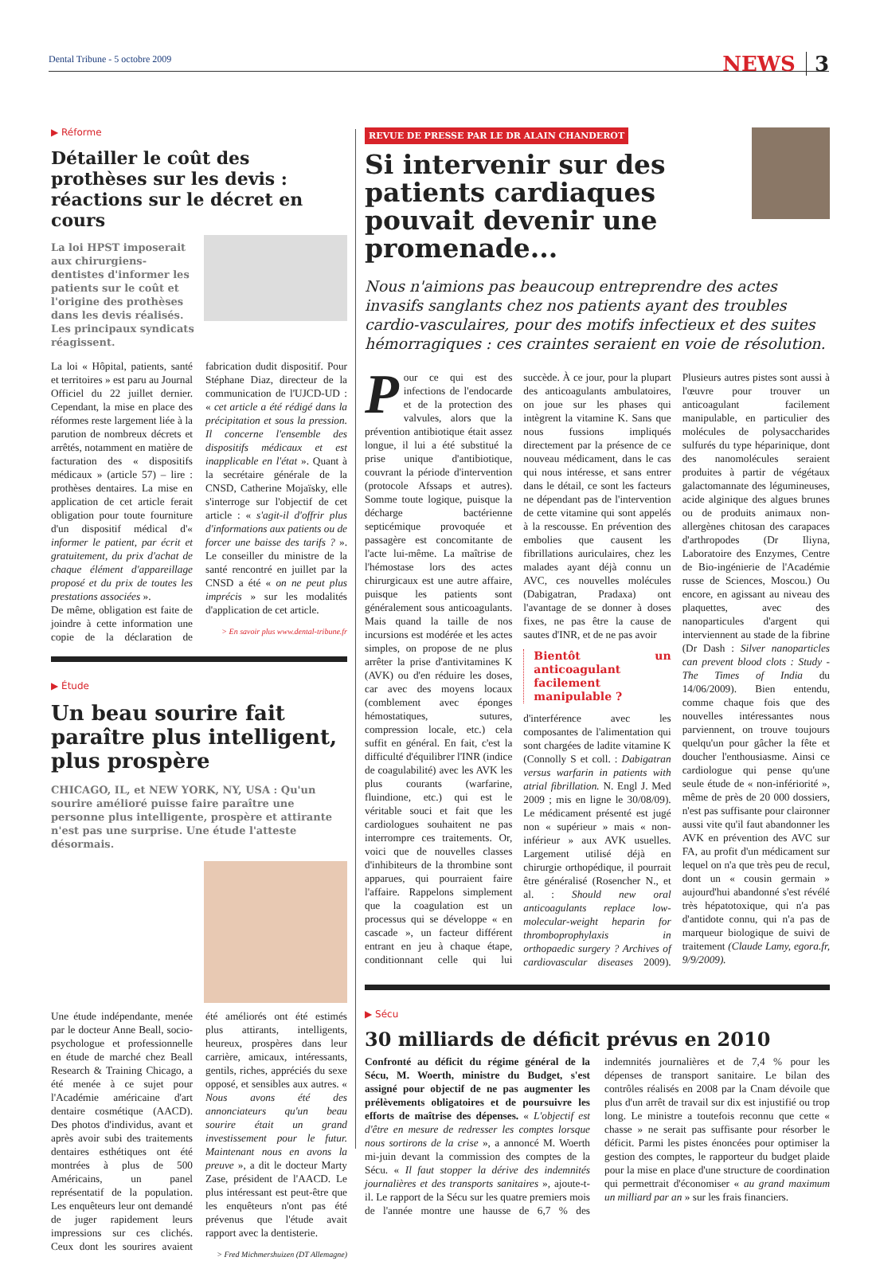Dental Tribune - 5 octobre 2009
NEWS 3
▶ Réforme
Détailler le coût des prothèses sur les devis : réactions sur le décret en cours
La loi HPST imposerait aux chirurgiens-dentistes d'informer les patients sur le coût et l'origine des prothèses dans les devis réalisés. Les principaux syndicats réagissent.
La loi « Hôpital, patients, santé et territoires » est paru au Journal Officiel du 22 juillet dernier. Cependant, la mise en place des réformes reste largement liée à la parution de nombreux décrets et arrêtés, notamment en matière de facturation des « dispositifs médicaux » (article 57) – lire : prothèses dentaires. La mise en application de cet article ferait obligation pour toute fourniture d'un dispositif médical d'« informer le patient, par écrit et gratuitement, du prix d'achat de chaque élément d'appareillage proposé et du prix de toutes les prestations associées ».
De même, obligation est faite de joindre à cette information une copie de la déclaration de fabrication dudit dispositif. Pour Stéphane Diaz, directeur de la communication de l'UJCD-UD : « cet article a été rédigé dans la précipitation et sous la pression. Il concerne l'ensemble des dispositifs médicaux et est inapplicable en l'état ». Quant à la secrétaire générale de la CNSD, Catherine Mojaïsky, elle s'interroge sur l'objectif de cet article : « s'agit-il d'offrir plus d'informations aux patients ou de forcer une baisse des tarifs ? ». Le conseiller du ministre de la santé rencontré en juillet par la CNSD a été « on ne peut plus imprécis » sur les modalités d'application de cet article.
> En savoir plus www.dental-tribune.fr
▶ Étude
Un beau sourire fait paraître plus intelligent, plus prospère
CHICAGO, IL, et NEW YORK, NY, USA : Qu'un sourire amélioré puisse faire paraître une personne plus intelligente, prospère et attirante n'est pas une surprise. Une étude l'atteste désormais.
Une étude indépendante, menée par le docteur Anne Beall, socio-psychologue et professionnelle en étude de marché chez Beall Research & Training Chicago, a été menée à ce sujet pour l'Académie américaine d'art dentaire cosmétique (AACD). Des photos d'individus, avant et après avoir subi des traitements dentaires esthétiques ont été montrées à plus de 500 Américains, un panel représentatif de la population. Les enquêteurs leur ont demandé de juger rapidement leurs impressions sur ces clichés. Ceux dont les sourires avaient été améliorés ont été estimés plus attirants, intelligents, heureux, prospères dans leur carrière, amicaux, intéressants, gentils, riches, appréciés du sexe opposé, et sensibles aux autres. « Nous avons été des annonciateurs qu'un beau sourire était un grand investissement pour le futur. Maintenant nous en avons la preuve », a dit le docteur Marty Zase, président de l'AACD. Le plus intéressant est peut-être que les enquêteurs n'ont pas été prévenus que l'étude avait rapport avec la dentisterie.
> Fred Michmershuizen (DT Allemagne)
REVUE DE PRESSE PAR LE DR ALAIN CHANDEROT
Si intervenir sur des patients cardiaques pouvait devenir une promenade...
Nous n'aimions pas beaucoup entreprendre des actes invasifs sanglants chez nos patients ayant des troubles cardio-vasculaires, pour des motifs infectieux et des suites hémorragiques : ces craintes seraient en voie de résolution.
Pour ce qui est des infections de l'endocarde et de la protection des valvules, alors que la prévention antibiotique était assez longue, il lui a été substitué la prise unique d'antibiotique, couvrant la période d'intervention (protocole Afssaps et autres). Somme toute logique, puisque la décharge bactérienne septicémique provoquée et passagère est concomitante de l'acte lui-même. La maîtrise de l'hémostase lors des actes chirurgicaux est une autre affaire, puisque les patients sont généralement sous anticoagulants. Mais quand la taille de nos incursions est modérée et les actes simples, on propose de ne plus arrêter la prise d'antivitamines K (AVK) ou d'en réduire les doses, car avec des moyens locaux (comblement avec éponges hémostatiques, sutures, compression locale, etc.) cela suffit en général. En fait, c'est la difficulté d'équilibrer l'INR (indice de coagulabilité) avec les AVK les plus courants (warfarine, fluindione, etc.) qui est le véritable souci et fait que les cardiologues souhaitent ne pas interrompre ces traitements. Or, voici que de nouvelles classes d'inhibiteurs de la thrombine sont apparues, qui pourraient faire l'affaire. Rappelons simplement que la coagulation est un processus qui se développe « en cascade », un facteur différent entrant en jeu à chaque étape, conditionnant celle qui lui succède. À ce jour, pour la plupart des anticoagulants ambulatoires, on joue sur les phases qui intègrent la vitamine K. Sans que nous fussions impliqués directement par la présence de ce nouveau médicament, dans le cas qui nous intéresse, et sans entrer dans le détail, ce sont les facteurs ne dépendant pas de l'intervention de cette vitamine qui sont appelés à la rescousse. En prévention des embolies que causent les fibrillations auriculaires, chez les malades ayant déjà connu un AVC, ces nouvelles molécules (Dabigatran, Pradaxa) ont l'avantage de se donner à doses fixes, ne pas être la cause de sautes d'INR, et de ne pas avoir
Bientôt un anticoagulant facilement manipulable ?
d'interférence avec les composantes de l'alimentation qui sont chargées de ladite vitamine K (Connolly S et coll. : Dabigatran versus warfarin in patients with atrial fibrillation. N. Engl J. Med 2009 ; mis en ligne le 30/08/09). Le médicament présenté est jugé non « supérieur » mais « non-inférieur » aux AVK usuelles. Largement utilisé déjà en chirurgie orthopédique, il pourrait être généralisé (Rosencher N., et al. : Should new oral anticoagulants replace low-molecular-weight heparin for thromboprophylaxis in orthopaedic surgery ? Archives of cardiovascular diseases 2009). Plusieurs autres pistes sont aussi à l'œuvre pour trouver un anticoagulant facilement manipulable, en particulier des molécules de polysaccharides sulfurés du type héparinique, dont des nanomolécules seraient produites à partir de végétaux galactomannate des légumineuses, acide alginique des algues brunes ou de produits animaux non-allergènes chitosan des carapaces d'arthropodes (Dr Iliyna, Laboratoire des Enzymes, Centre de Bio-ingénierie de l'Académie russe de Sciences, Moscou.) Ou encore, en agissant au niveau des plaquettes, avec des nanoparticules d'argent qui interviennent au stade de la fibrine (Dr Dash : Silver nanoparticles can prevent blood clots : Study - The Times of India du 14/06/2009). Bien entendu, comme chaque fois que des nouvelles intéressantes nous parviennent, on trouve toujours quelqu'un pour gâcher la fête et doucher l'enthousiasme. Ainsi ce cardiologue qui pense qu'une seule étude de « non-infériorité », même de près de 20 000 dossiers, n'est pas suffisante pour claironner aussi vite qu'il faut abandonner les AVK en prévention des AVC sur FA, au profit d'un médicament sur lequel on n'a que très peu de recul, dont un « cousin germain » aujourd'hui abandonné s'est révélé très hépatotoxique, qui n'a pas d'antidote connu, qui n'a pas de marqueur biologique de suivi de traitement (Claude Lamy, egora.fr, 9/9/2009).
▶ Sécu
30 milliards de déficit prévus en 2010
Confronté au déficit du régime général de la Sécu, M. Woerth, ministre du Budget, s'est assigné pour objectif de ne pas augmenter les prélèvements obligatoires et de poursuivre les efforts de maîtrise des dépenses. « L'objectif est d'être en mesure de redresser les comptes lorsque nous sortirons de la crise », a annoncé M. Woerth mi-juin devant la commission des comptes de la Sécu. « Il faut stopper la dérive des indemnités journalières et des transports sanitaires », ajoute-t-il. Le rapport de la Sécu sur les quatre premiers mois de l'année montre une hausse de 6,7 % des indemnités journalières et de 7,4 % pour les dépenses de transport sanitaire. Le bilan des contrôles réalisés en 2008 par la Cnam dévoile que plus d'un arrêt de travail sur dix est injustifié ou trop long. Le ministre a toutefois reconnu que cette « chasse » ne serait pas suffisante pour résorber le déficit. Parmi les pistes énoncées pour optimiser la gestion des comptes, le rapporteur du budget plaide pour la mise en place d'une structure de coordination qui permettrait d'économiser « au grand maximum un milliard par an » sur les frais financiers.